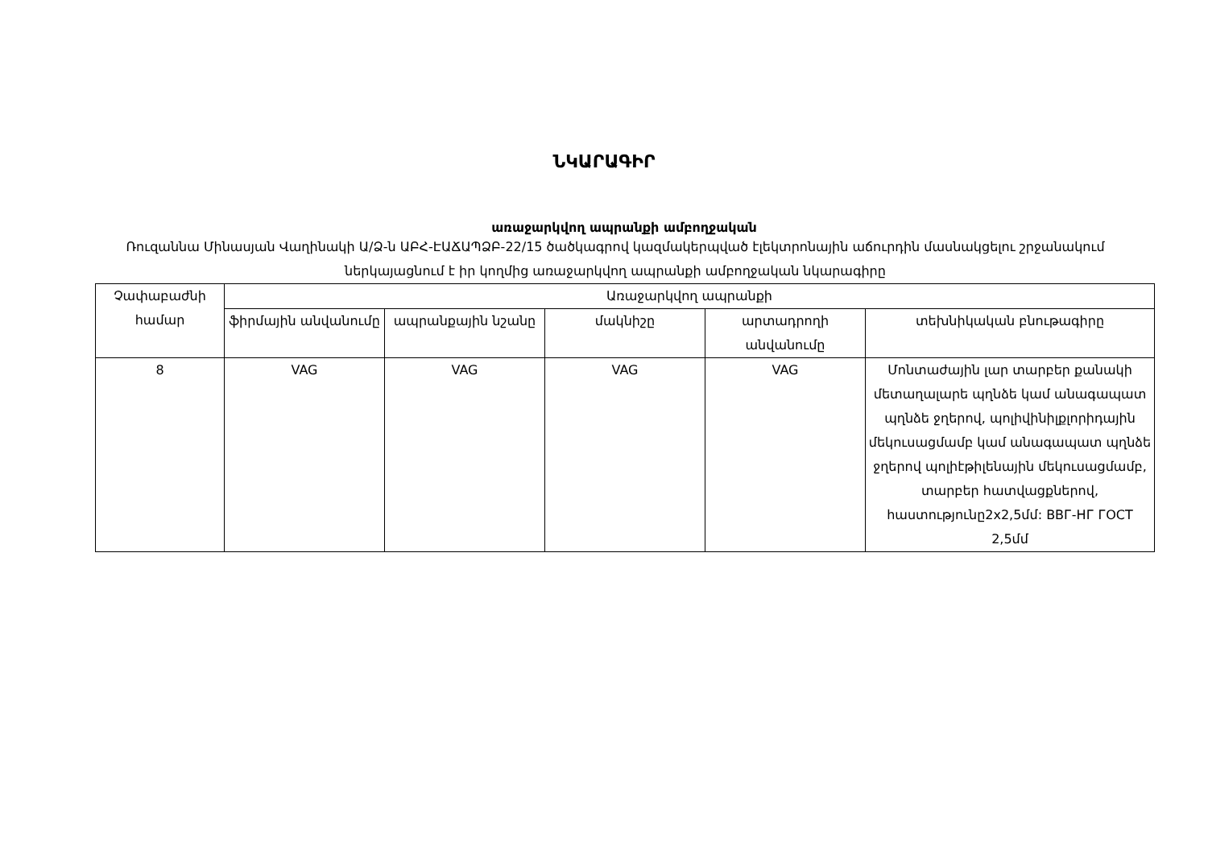ՆԿԱՐԱԳԻՐ
առաջարկվող ապրանքի ամբողջական
Ռուզաննա Մինասյան Վաղինակի Ա/Ձ-ն ԱԲՀ-ԷԱՃԱՊՁԲ-22/15 ծածկագրով կազմակերպված էլեկտրոնային աճուրդին մասնակցելու շրջանակում ներկայացնում է իր կողմից առաջարկվող ապրանքի ամբողջական նկարագիրը
| Չափաբաժնի համար | Առաջարկվող ապրանքի | | | | |
| --- | --- | --- | --- | --- | --- |
| | ֆիրմային անվանումը | ապրանքային նշանը | մակնիշը | արտադրողի անվանումը | տեխնիկական բնութագիրը |
| 8 | VAG | VAG | VAG | VAG | Մոնտաժային լար տարբեր քանակի մետաղալարե պղնձե կամ անագապատ պղնձե ջղերով, պոլիվինիլքլորիդային մեկուսացմամբ կամ անագապատ պղնձե ջղերով պոլիէթիլենային մեկուսացմամբ, տարբեր հատվացքներով, հաստությունը2x2,5մմ: ВВГ-НГ ГОСТ 2,5մմ |